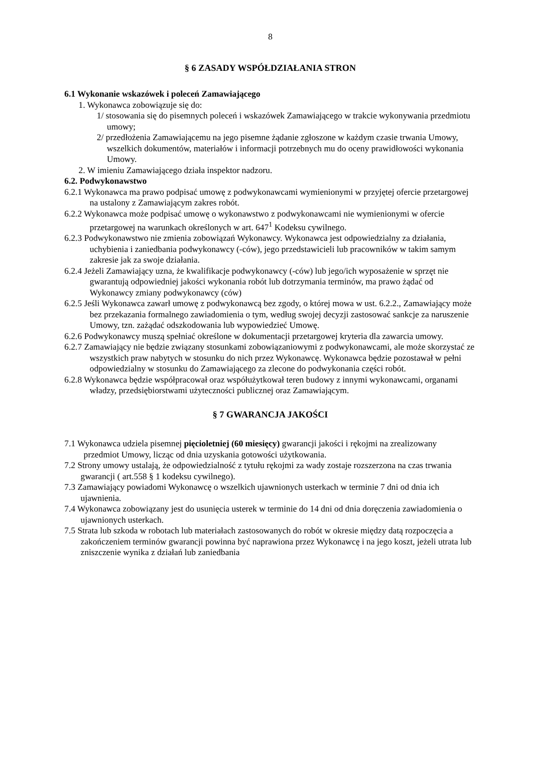8
§ 6 ZASADY WSPÓŁDZIAŁANIA STRON
6.1 Wykonanie wskazówek i poleceń Zamawiającego
1. Wykonawca zobowiązuje się do:
1/ stosowania się do pisemnych poleceń i wskazówek Zamawiającego w trakcie wykonywania przedmiotu umowy;
2/ przedłożenia Zamawiającemu na jego pisemne żądanie zgłoszone w każdym czasie trwania Umowy, wszelkich dokumentów, materiałów i informacji potrzebnych mu do oceny prawidłowości wykonania Umowy.
2. W imieniu Zamawiającego działa inspektor nadzoru.
6.2. Podwykonawstwo
6.2.1 Wykonawca ma prawo podpisać umowę z podwykonawcami wymienionymi w przyjętej ofercie przetargowej na ustalony z Zamawiającym zakres robót.
6.2.2 Wykonawca może podpisać umowę o wykonawstwo z podwykonawcami nie wymienionymi w ofercie przetargowej na warunkach określonych w art. 647<sup>1</sup> Kodeksu cywilnego.
6.2.3 Podwykonawstwo nie zmienia zobowiązań Wykonawcy. Wykonawca jest odpowiedzialny za działania, uchybienia i zaniedbania podwykonawcy (-ców), jego przedstawicieli lub pracowników w takim samym zakresie jak za swoje działania.
6.2.4 Jeżeli Zamawiający uzna, że kwalifikacje podwykonawcy (-ców) lub jego/ich wyposażenie w sprzęt nie gwarantują odpowiedniej jakości wykonania robót lub dotrzymania terminów, ma prawo żądać od Wykonawcy zmiany podwykonawcy (ców)
6.2.5 Jeśli Wykonawca zawarł umowę z podwykonawcą bez zgody, o której mowa w ust. 6.2.2., Zamawiający może bez przekazania formalnego zawiadomienia o tym, według swojej decyzji zastosować sankcje za naruszenie Umowy, tzn. zażądać odszkodowania lub wypowiedzieć Umowę.
6.2.6 Podwykonawcy muszą spełniać określone w dokumentacji przetargowej kryteria dla zawarcia umowy.
6.2.7 Zamawiający nie będzie związany stosunkami zobowiązaniowymi z podwykonawcami, ale może skorzystać ze wszystkich praw nabytych w stosunku do nich przez Wykonawcę. Wykonawca będzie pozostawał w pełni odpowiedzialny w stosunku do Zamawiającego za zlecone do podwykonania części robót.
6.2.8 Wykonawca będzie współpracował oraz współużytkował teren budowy z innymi wykonawcami, organami władzy, przedsiębiorstwami użyteczności publicznej oraz Zamawiającym.
§ 7 GWARANCJA JAKOŚCI
7.1 Wykonawca udziela pisemnej pięcioletniej (60 miesięcy) gwarancji jakości i rękojmi na zrealizowany
przedmiot Umowy, licząc od dnia uzyskania gotowości użytkowania.
7.2 Strony umowy ustalają, że odpowiedzialność z tytułu rękojmi za wady zostaje rozszerzona na czas trwania gwarancji ( art.558 § 1 kodeksu cywilnego).
7.3 Zamawiający powiadomi Wykonawcę o wszelkich ujawnionych usterkach w terminie 7 dni od dnia ich ujawnienia.
7.4 Wykonawca zobowiązany jest do usunięcia usterek w terminie do 14 dni od dnia doręczenia zawiadomienia o ujawnionych usterkach.
7.5 Strata lub szkoda w robotach lub materiałach zastosowanych do robót w okresie między datą rozpoczęcia a zakończeniem terminów gwarancji powinna być naprawiona przez Wykonawcę i na jego koszt, jeżeli utrata lub zniszczenie wynika z działań lub zaniedbania